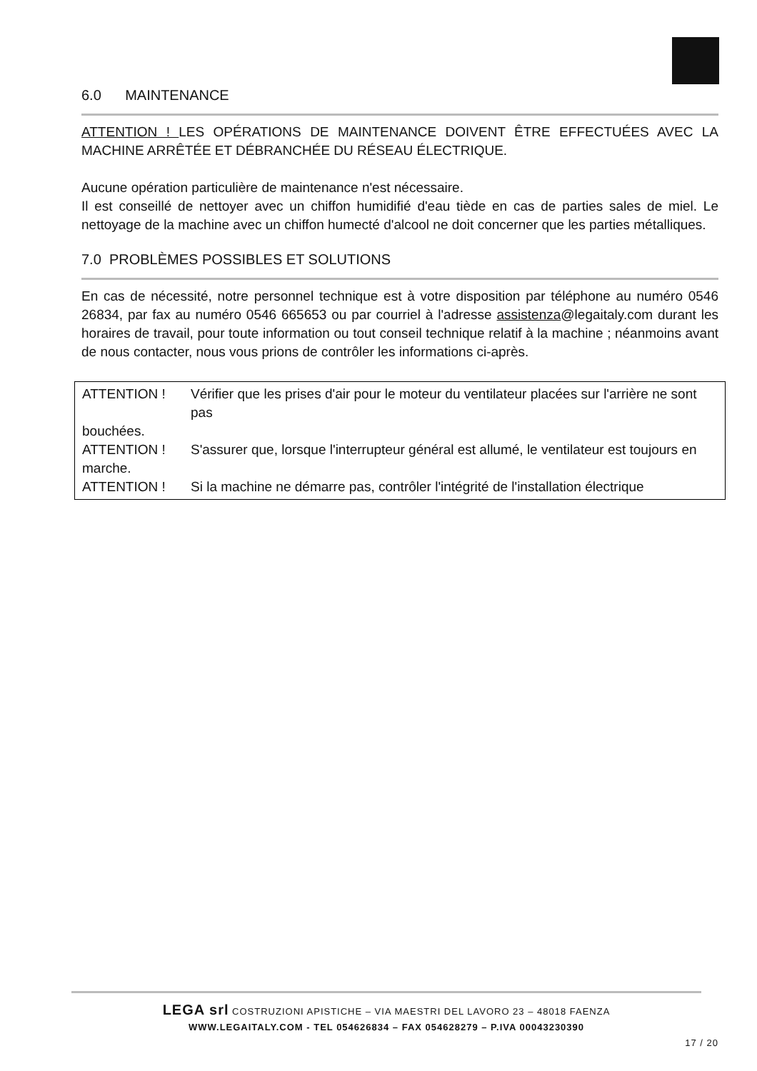6.0 MAINTENANCE
ATTENTION ! LES OPÉRATIONS DE MAINTENANCE DOIVENT ÊTRE EFFECTUÉES AVEC LA MACHINE ARRÊTÉE ET DÉBRANCHÉE DU RÉSEAU ÉLECTRIQUE.
Aucune opération particulière de maintenance n'est nécessaire.
Il est conseillé de nettoyer avec un chiffon humidifié d'eau tiède en cas de parties sales de miel. Le nettoyage de la machine avec un chiffon humecté d'alcool ne doit concerner que les parties métalliques.
7.0 PROBLÈMES POSSIBLES ET SOLUTIONS
En cas de nécessité, notre personnel technique est à votre disposition par téléphone au numéro 0546 26834, par fax au numéro 0546 665653 ou par courriel à l'adresse assistenza@legaitaly.com durant les horaires de travail, pour toute information ou tout conseil technique relatif à la machine ; néanmoins avant de nous contacter, nous vous prions de contrôler les informations ci-après.
ATTENTION ! Vérifier que les prises d'air pour le moteur du ventilateur placées sur l'arrière ne sont pas
bouchées.
ATTENTION ! S'assurer que, lorsque l'interrupteur général est allumé, le ventilateur est toujours en
marche.
ATTENTION ! Si la machine ne démarre pas, contrôler l'intégrité de l'installation électrique
LEGA srl COSTRUZIONI APISTICHE – VIA MAESTRI DEL LAVORO 23 – 48018 FAENZA
WWW.LEGAITALY.COM - TEL 054626834 – FAX 054628279 – P.IVA 00043230390
17 / 20